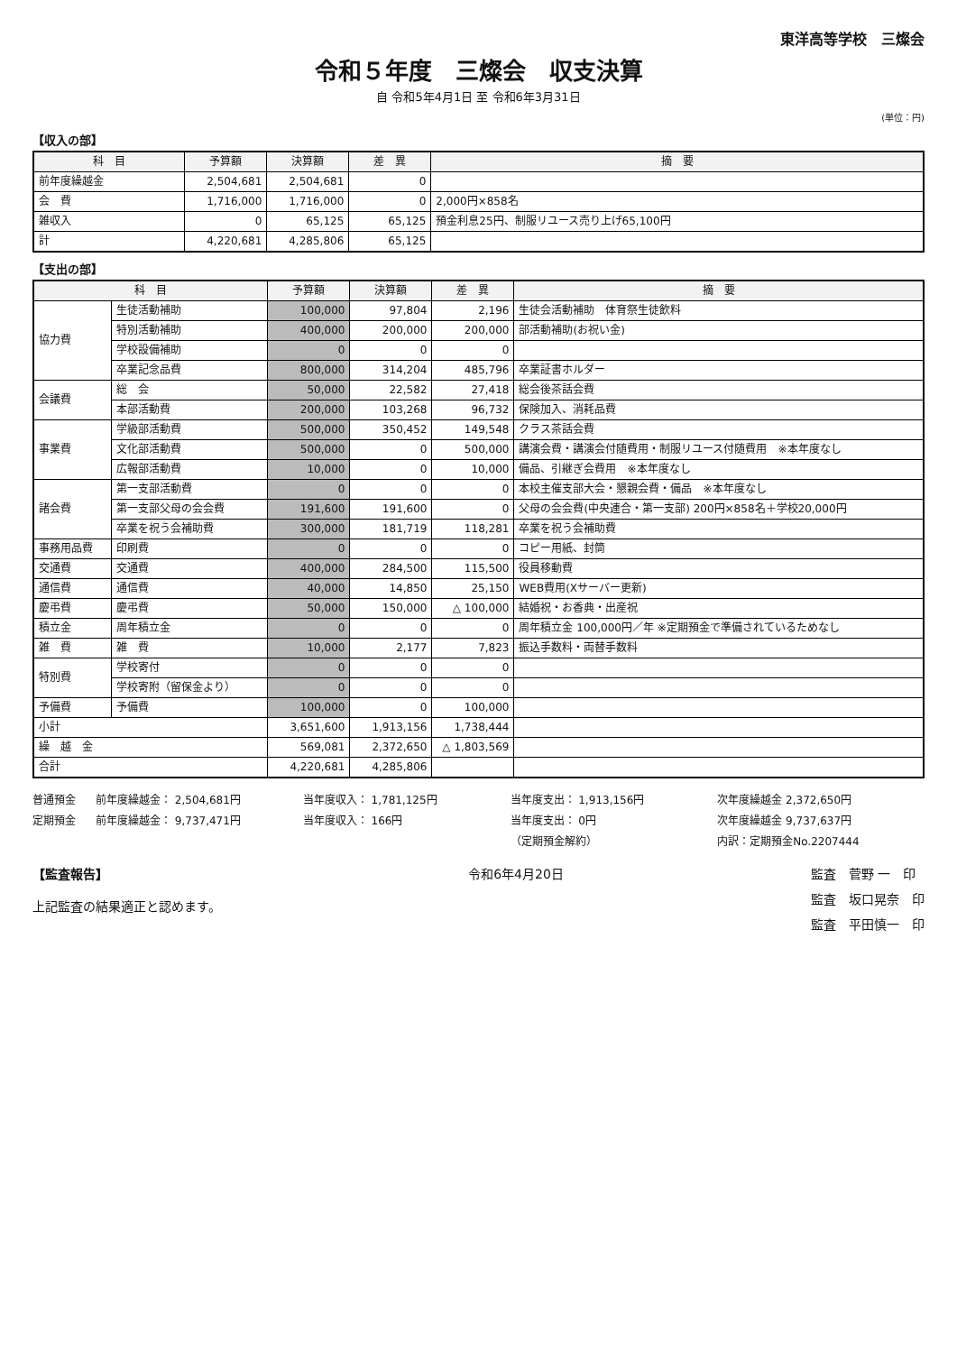東洋高等学校　三燦会
令和５年度　三燦会　収支決算
自 令和5年4月1日 至 令和6年3月31日
(単位：円)
【収入の部】
| 科 目 | 予算額 | 決算額 | 差 異 | 摘 要 |
| --- | --- | --- | --- | --- |
| 前年度繰越金 | 2,504,681 | 2,504,681 | 0 | |
| 会 費 | 1,716,000 | 1,716,000 | 0 | 2,000円×858名 |
| 雑収入 | 0 | 65,125 | 65,125 | 預金利息25円、制服リユース売り上げ65,100円 |
| 計 | 4,220,681 | 4,285,806 | 65,125 | |
【支出の部】
| 科 目 | | 予算額 | 決算額 | 差 異 | 摘 要 |
| --- | --- | --- | --- | --- | --- |
| 協力費 | 生徒活動補助 | 100,000 | 97,804 | 2,196 | 生徒会活動補助 体育祭生徒飲料 |
| | 特別活動補助 | 400,000 | 200,000 | 200,000 | 部活動補助(お祝い金) |
| | 学校設備補助 | 0 | 0 | 0 | |
| | 卒業記念品費 | 800,000 | 314,204 | 485,796 | 卒業証書ホルダー |
| 会議費 | 総 会 | 50,000 | 22,582 | 27,418 | 総会後茶話会費 |
| | 本部活動費 | 200,000 | 103,268 | 96,732 | 保険加入、消耗品費 |
| 事業費 | 学級部活動費 | 500,000 | 350,452 | 149,548 | クラス茶話会費 |
| | 文化部活動費 | 500,000 | 0 | 500,000 | 講演会費・講演会付随費用・制服リユース付随費用 ※本年度なし |
| | 広報部活動費 | 10,000 | 0 | 10,000 | 備品、引継ぎ会費用 ※本年度なし |
| 諸会費 | 第一支部活動費 | 0 | 0 | 0 | 本校主催支部大会・懇親会費・備品 ※本年度なし |
| | 第一支部父母の会会費 | 191,600 | 191,600 | 0 | 父母の会会費(中央連合・第一支部) 200円×858名＋学校20,000円 |
| | 卒業を祝う会補助費 | 300,000 | 181,719 | 118,281 | 卒業を祝う会補助費 |
| 事務用品費 | 印刷費 | 0 | 0 | 0 | コピー用紙、封筒 |
| 交通費 | 交通費 | 400,000 | 284,500 | 115,500 | 役員移動費 |
| 通信費 | 通信費 | 40,000 | 14,850 | 25,150 | WEB費用(Xサーバー更新) |
| 慶弔費 | 慶弔費 | 50,000 | 150,000 | △ 100,000 | 結婚祝・お香典・出産祝 |
| 積立金 | 周年積立金 | 0 | 0 | 0 | 周年積立金 100,000円／年 ※定期預金で準備されているためなし |
| 雑 費 | 雑 費 | 10,000 | 2,177 | 7,823 | 振込手数料・両替手数料 |
| 特別費 | 学校寄付 | 0 | 0 | 0 | |
| | 学校寄附（留保金より） | 0 | 0 | 0 | |
| 予備費 | 予備費 | 100,000 | 0 | 100,000 | |
| 小計 | | 3,651,600 | 1,913,156 | 1,738,444 | |
| 繰 越 金 | | 569,081 | 2,372,650 | △ 1,803,569 | |
| 合計 | | 4,220,681 | 4,285,806 | | |
普通預金
前年度繰越金： 2,504,681円
当年度収入： 1,781,125円
当年度支出： 1,913,156円
次年度繰越金 2,372,650円
定期預金
前年度繰越金： 9,737,471円
当年度収入： 166円
当年度支出： 0円
次年度繰越金 9,737,637円
（定期預金解約）
内訳：定期預金No.2207444
【監査報告】
上記監査の結果適正と認めます。
令和6年4月20日 監査　菅野 一　印
監査　坂口晃奈　印
監査　平田慎一　印